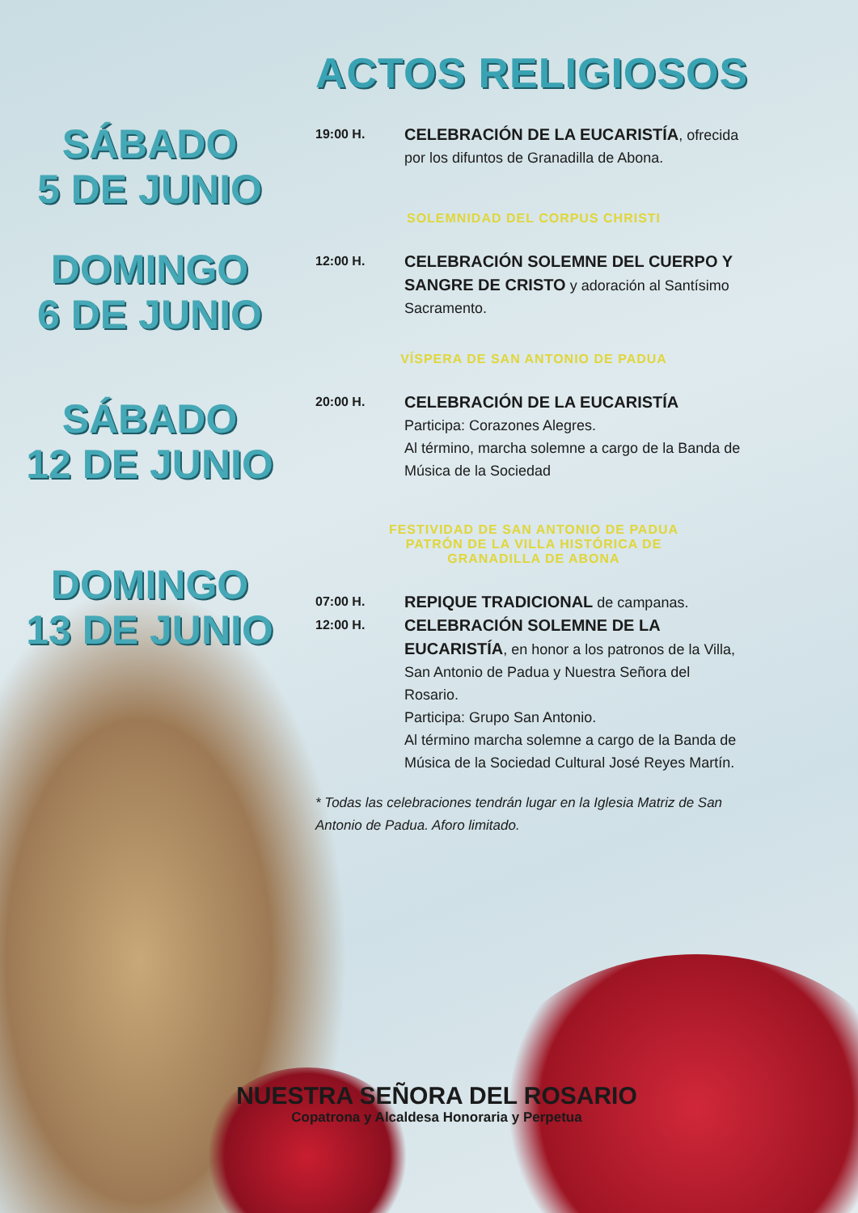ACTOS RELIGIOSOS
SÁBADO
5 DE JUNIO
DOMINGO
6 DE JUNIO
SÁBADO
12 DE JUNIO
DOMINGO
13 DE JUNIO
19:00 H.
CELEBRACIÓN DE LA EUCARISTÍA, ofrecida por los difuntos de Granadilla de Abona.
SOLEMNIDAD DEL CORPUS CHRISTI
12:00 H.
CELEBRACIÓN SOLEMNE DEL CUERPO Y SANGRE DE CRISTO y adoración al Santísimo Sacramento.
VÍSPERA DE SAN ANTONIO DE PADUA
20:00 H.
CELEBRACIÓN DE LA EUCARISTÍA
Participa: Corazones Alegres.
Al término, marcha solemne a cargo de la Banda de Música de la Sociedad
FESTIVIDAD DE SAN ANTONIO DE PADUA
PATRÓN DE LA VILLA HISTÓRICA DE
GRANADILLA DE ABONA
07:00 H.
REPIQUE TRADICIONAL de campanas.
12:00 H.
CELEBRACIÓN SOLEMNE DE LA EUCARISTÍA, en honor a los patronos de la Villa, San Antonio de Padua y Nuestra Señora del Rosario.
Participa: Grupo San Antonio.
Al término marcha solemne a cargo de la Banda de Música de la Sociedad Cultural José Reyes Martín.
* Todas las celebraciones tendrán lugar en la Iglesia Matriz de San Antonio de Padua. Aforo limitado.
NUESTRA SEÑORA DEL ROSARIO
Copatrona y Alcaldesa Honoraria y Perpetua